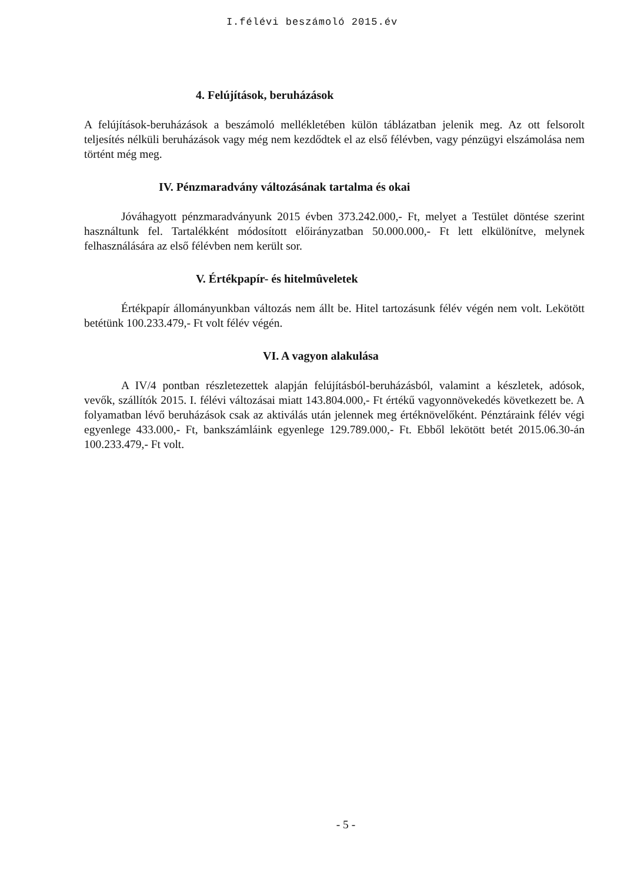I.félévi beszámoló 2015.év
4. Felújítások, beruházások
A felújítások-beruházások a beszámoló mellékletében külön táblázatban jelenik meg. Az ott felsorolt teljesítés nélküli beruházások vagy még nem kezdődtek el az első félévben, vagy pénzügyi elszámolása nem történt még meg.
IV. Pénzmaradvány változásának tartalma és okai
Jóváhagyott pénzmaradványunk 2015 évben 373.242.000,- Ft, melyet a Testület döntése szerint használtunk fel. Tartalékként módosított előirányzatban 50.000.000,- Ft lett elkülönítve, melynek felhasználására az első félévben nem került sor.
V. Értékpapír- és hitelmûveletek
Értékpapír állományunkban változás nem állt be. Hitel tartozásunk félév végén nem volt. Lekötött betétünk 100.233.479,- Ft volt félév végén.
VI. A vagyon alakulása
A IV/4 pontban részletezettek alapján felújításból-beruházásból, valamint a készletek, adósok, vevők, szállítók 2015. I. félévi változásai miatt 143.804.000,- Ft értékű vagyonnövekedés következett be. A folyamatban lévő beruházások csak az aktiválás után jelennek meg értéknövelőként. Pénztáraink félév végi egyenlege 433.000,- Ft, bankszámláink egyenlege 129.789.000,- Ft. Ebből lekötött betét 2015.06.30-án 100.233.479,- Ft volt.
- 5 -